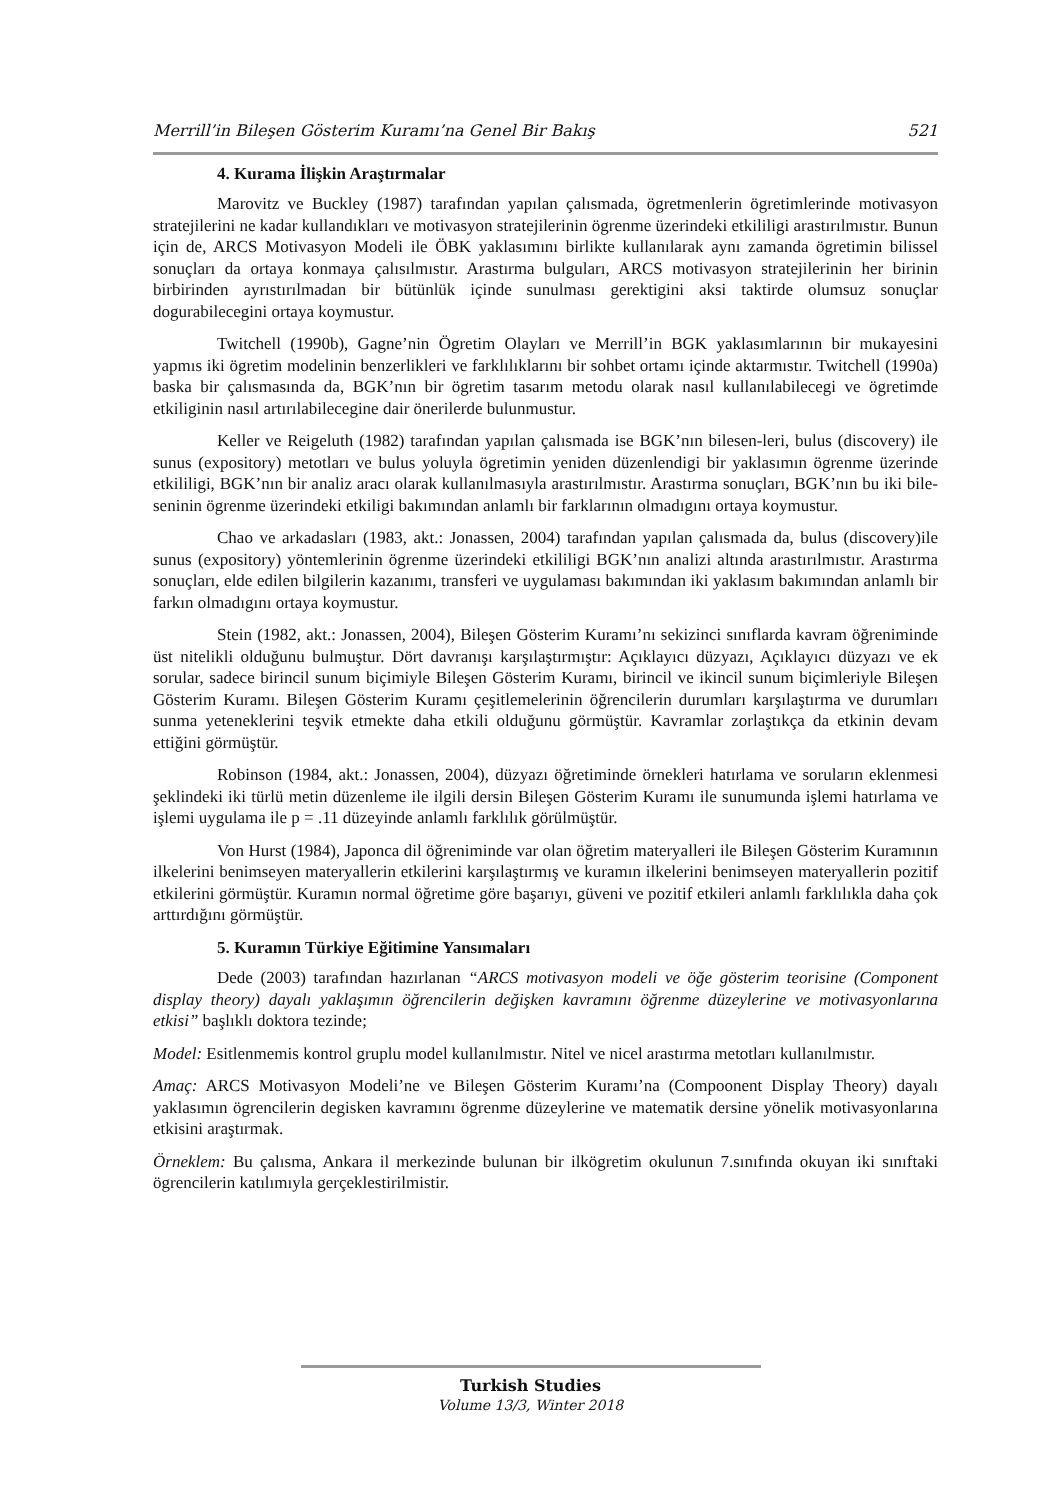Merrill’in Bileşen Gösterim Kuramı’na Genel Bir Bakış 521
4. Kurama İlişkin Araştırmalar
Marovitz ve Buckley (1987) tarafından yapılan çalısmada, ögretmenlerin ögretimlerinde motivasyon stratejilerini ne kadar kullandıkları ve motivasyon stratejilerinin ögrenme üzerindeki etkililigi arastırılmıstır. Bunun için de, ARCS Motivasyon Modeli ile ÖBK yaklasımını birlikte kullanılarak aynı zamanda ögretimin bilissel sonuçları da ortaya konmaya çalısılmıstır. Arastırma bulguları, ARCS motivasyon stratejilerinin her birinin birbirinden ayrıstırılmadan bir bütünlük içinde sunulması gerektigini aksi taktirde olumsuz sonuçlar dogurabilecegini ortaya koymustur.
Twitchell (1990b), Gagne’nin Ögretim Olayları ve Merrill’in BGK yaklasımlarının bir mukayesini yapmıs iki ögretim modelinin benzerlikleri ve farklılıklarını bir sohbet ortamı içinde aktarmıstır. Twitchell (1990a) baska bir çalısmasında da, BGK’nın bir ögretim tasarım metodu olarak nasıl kullanılabilecegi ve ögretimde etkiliginin nasıl artırılabilecegine dair önerilerde bulunmustur.
Keller ve Reigeluth (1982) tarafından yapılan çalısmada ise BGK’nın bilesen-leri, bulus (discovery) ile sunus (expository) metotları ve bulus yoluyla ögretimin yeniden düzenlendigi bir yaklasımın ögrenme üzerinde etkililigi, BGK’nın bir analiz aracı olarak kullanılmasıyla arastırılmıstır. Arastırma sonuçları, BGK’nın bu iki bile-seninin ögrenme üzerindeki etkiligi bakımından anlamlı bir farklarının olmadıgını ortaya koymustur.
Chao ve arkadasları (1983, akt.: Jonassen, 2004) tarafından yapılan çalısmada da, bulus (discovery)ile sunus (expository) yöntemlerinin ögrenme üzerindeki etkililigi BGK’nın analizi altında arastırılmıstır. Arastırma sonuçları, elde edilen bilgilerin kazanımı, transferi ve uygulaması bakımından iki yaklasım bakımından anlamlı bir farkın olmadıgını ortaya koymustur.
Stein (1982, akt.: Jonassen, 2004), Bileşen Gösterim Kuramı’nı sekizinci sınıflarda kavram öğreniminde üst nitelikli olduğunu bulmuştur. Dört davranışı karşılaştırmıştır: Açıklayıcı düzyazı, Açıklayıcı düzyazı ve ek sorular, sadece birincil sunum biçimiyle Bileşen Gösterim Kuramı, birincil ve ikincil sunum biçimleriyle Bileşen Gösterim Kuramı. Bileşen Gösterim Kuramı çeşitlemelerinin öğrencilerin durumları karşılaştırma ve durumları sunma yeteneklerini teşvik etmekte daha etkili olduğunu görmüştür. Kavramlar zorlaştıkça da etkinin devam ettiğini görmüştür.
Robinson (1984, akt.: Jonassen, 2004), düzyazı öğretiminde örnekleri hatırlama ve soruların eklenmesi şeklindeki iki türlü metin düzenleme ile ilgili dersin Bileşen Gösterim Kuramı ile sunumunda işlemi hatırlama ve işlemi uygulama ile p = .11 düzeyinde anlamlı farklılık görülmüştür.
Von Hurst (1984), Japonca dil öğreniminde var olan öğretim materyalleri ile Bileşen Gösterim Kuramının ilkelerini benimseyen materyallerin etkilerini karşılaştırmış ve kuramın ilkelerini benimseyen materyallerin pozitif etkilerini görmüştür. Kuramın normal öğretime göre başarıyı, güveni ve pozitif etkileri anlamlı farklılıkla daha çok arttırdığını görmüştür.
5. Kuramın Türkiye Eğitimine Yansımaları
Dede (2003) tarafından hazırlanan “ARCS motivasyon modeli ve öğe gösterim teorisine (Component display theory) dayalı yaklaşımın öğrencilerin değişken kavramını öğrenme düzeylerine ve motivasyonlarına etkisi” başlıklı doktora tezinde;
Model: Esitlenmemis kontrol gruplu model kullanılmıstır. Nitel ve nicel arastırma metotları kullanılmıstır.
Amaç: ARCS Motivasyon Modeli’ne ve Bileşen Gösterim Kuramı’na (Compoonent Display Theory) dayalı yaklasımın ögrencilerin degisken kavramını ögrenme düzeylerine ve matematik dersine yönelik motivasyonlarına etkisini araştırmak.
Örneklem: Bu çalısma, Ankara il merkezinde bulunan bir ilkögretim okulunun 7.sınıfında okuyan iki sınıftaki ögrencilerin katılımıyla gerçeklestirilmistir.
Turkish Studies
Volume 13/3, Winter 2018